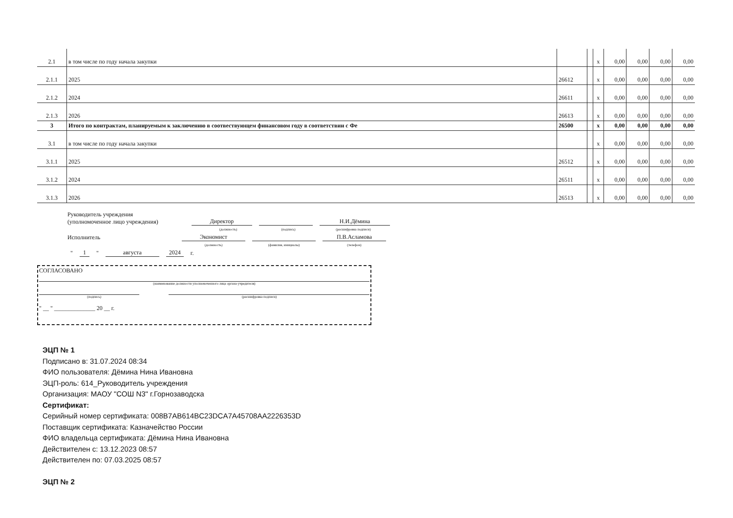| 2.1 | в том числе по году начала закупки | | | x | 0,00 | 0,00 | 0,00 | 0,00 |
| 2.1.1 | 2025 | 26612 | | x | 0,00 | 0,00 | 0,00 | 0,00 |
| 2.1.2 | 2024 | 26611 | | x | 0,00 | 0,00 | 0,00 | 0,00 |
| 2.1.3 | 2026 | 26613 | | x | 0,00 | 0,00 | 0,00 | 0,00 |
| 3 | Итого по контрактам, планируемым к заключению в соотвествующем финансовом году в соответствии с Фе | 26500 | | x | 0,00 | 0,00 | 0,00 | 0,00 |
| 3.1 | в том числе по году начала закупки | | | x | 0,00 | 0,00 | 0,00 | 0,00 |
| 3.1.1 | 2025 | 26512 | | x | 0,00 | 0,00 | 0,00 | 0,00 |
| 3.1.2 | 2024 | 26511 | | x | 0,00 | 0,00 | 0,00 | 0,00 |
| 3.1.3 | 2026 | 26513 | | x | 0,00 | 0,00 | 0,00 | 0,00 |
Руководитель учреждения
(уполномоченное лицо учреждения)
Директор
Н.И.Дёмина
(должность) (подпись) (расшифровка подписи)
Исполнитель
Экономист
П.В.Асламова
(должность) (фамилия, инициалы) (телефон)
" 1 " августа 2024 г.
СОГЛАСОВАНО
(наименование должности уполномоченного лица органа-учредителя)
(подпись) (расшифровка подписи)
" __ " ______________ 20 __ г.
ЭЦП № 1
Подписано в: 31.07.2024 08:34
ФИО пользователя: Дёмина Нина Ивановна
ЭЦП-роль: 614_Руководитель учреждения
Организация: МАОУ "СОШ N3" г.Горнозаводска
Сертификат:
Серийный номер сертификата: 008B7AB614BC23DCA7A45708AA2226353D
Поставщик сертификата: Казначейство России
ФИО владельца сертификата: Дёмина Нина Ивановна
Действителен с: 13.12.2023 08:57
Действителен по: 07.03.2025 08:57
ЭЦП № 2